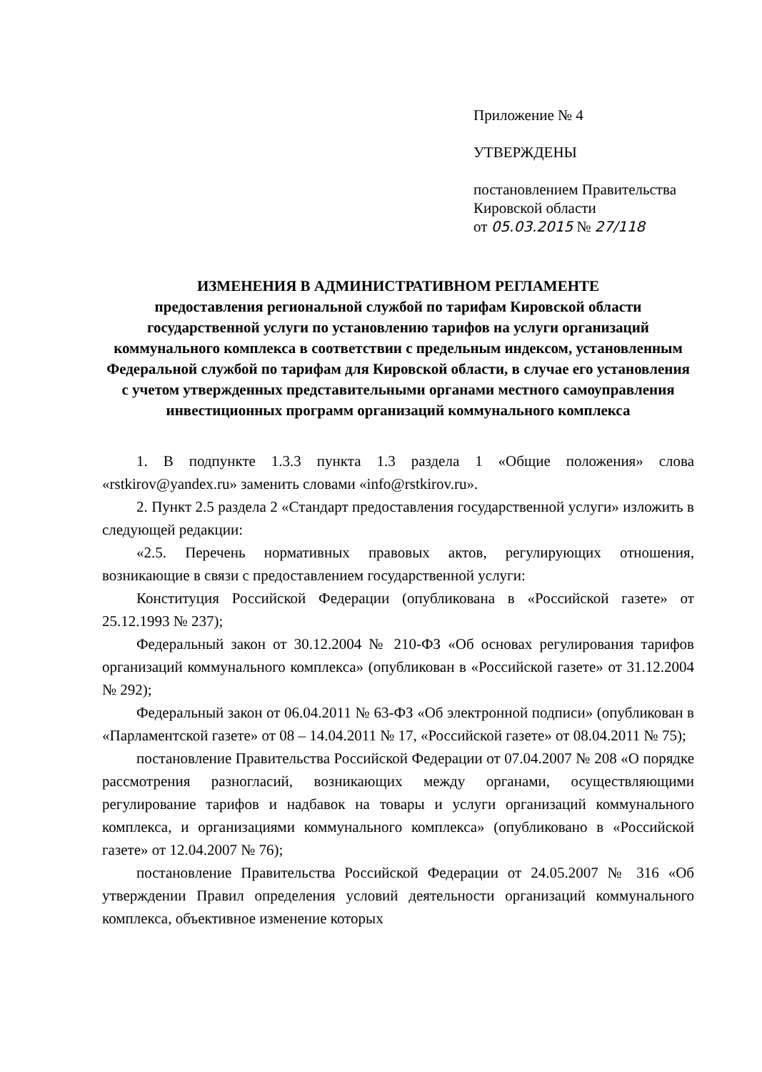Приложение № 4
УТВЕРЖДЕНЫ
постановлением Правительства
Кировской области
от 05.03.2015 № 27/118
ИЗМЕНЕНИЯ В АДМИНИСТРАТИВНОМ РЕГЛАМЕНТЕ
предоставления региональной службой по тарифам Кировской области государственной услуги по установлению тарифов на услуги организаций коммунального комплекса в соответствии с предельным индексом, установленным Федеральной службой по тарифам для Кировской области, в случае его установления с учетом утвержденных представительными органами местного самоуправления инвестиционных программ организаций коммунального комплекса
1. В подпункте 1.3.3 пункта 1.3 раздела 1 «Общие положения» слова «rstkirov@yandex.ru» заменить словами «info@rstkirov.ru».
2. Пункт 2.5 раздела 2 «Стандарт предоставления государственной услуги» изложить в следующей редакции:
«2.5. Перечень нормативных правовых актов, регулирующих отношения, возникающие в связи с предоставлением государственной услуги:
Конституция Российской Федерации (опубликована в «Российской газете» от 25.12.1993 № 237);
Федеральный закон от 30.12.2004 № 210-ФЗ «Об основах регулирования тарифов организаций коммунального комплекса» (опубликован в «Российской газете» от 31.12.2004 № 292);
Федеральный закон от 06.04.2011 № 63-ФЗ «Об электронной подписи» (опубликован в «Парламентской газете» от 08 – 14.04.2011 № 17, «Российской газете» от 08.04.2011 № 75);
постановление Правительства Российской Федерации от 07.04.2007 № 208 «О порядке рассмотрения разногласий, возникающих между органами, осуществляющими регулирование тарифов и надбавок на товары и услуги организаций коммунального комплекса, и организациями коммунального комплекса» (опубликовано в «Российской газете» от 12.04.2007 № 76);
постановление Правительства Российской Федерации от 24.05.2007 № 316 «Об утверждении Правил определения условий деятельности организаций коммунального комплекса, объективное изменение которых